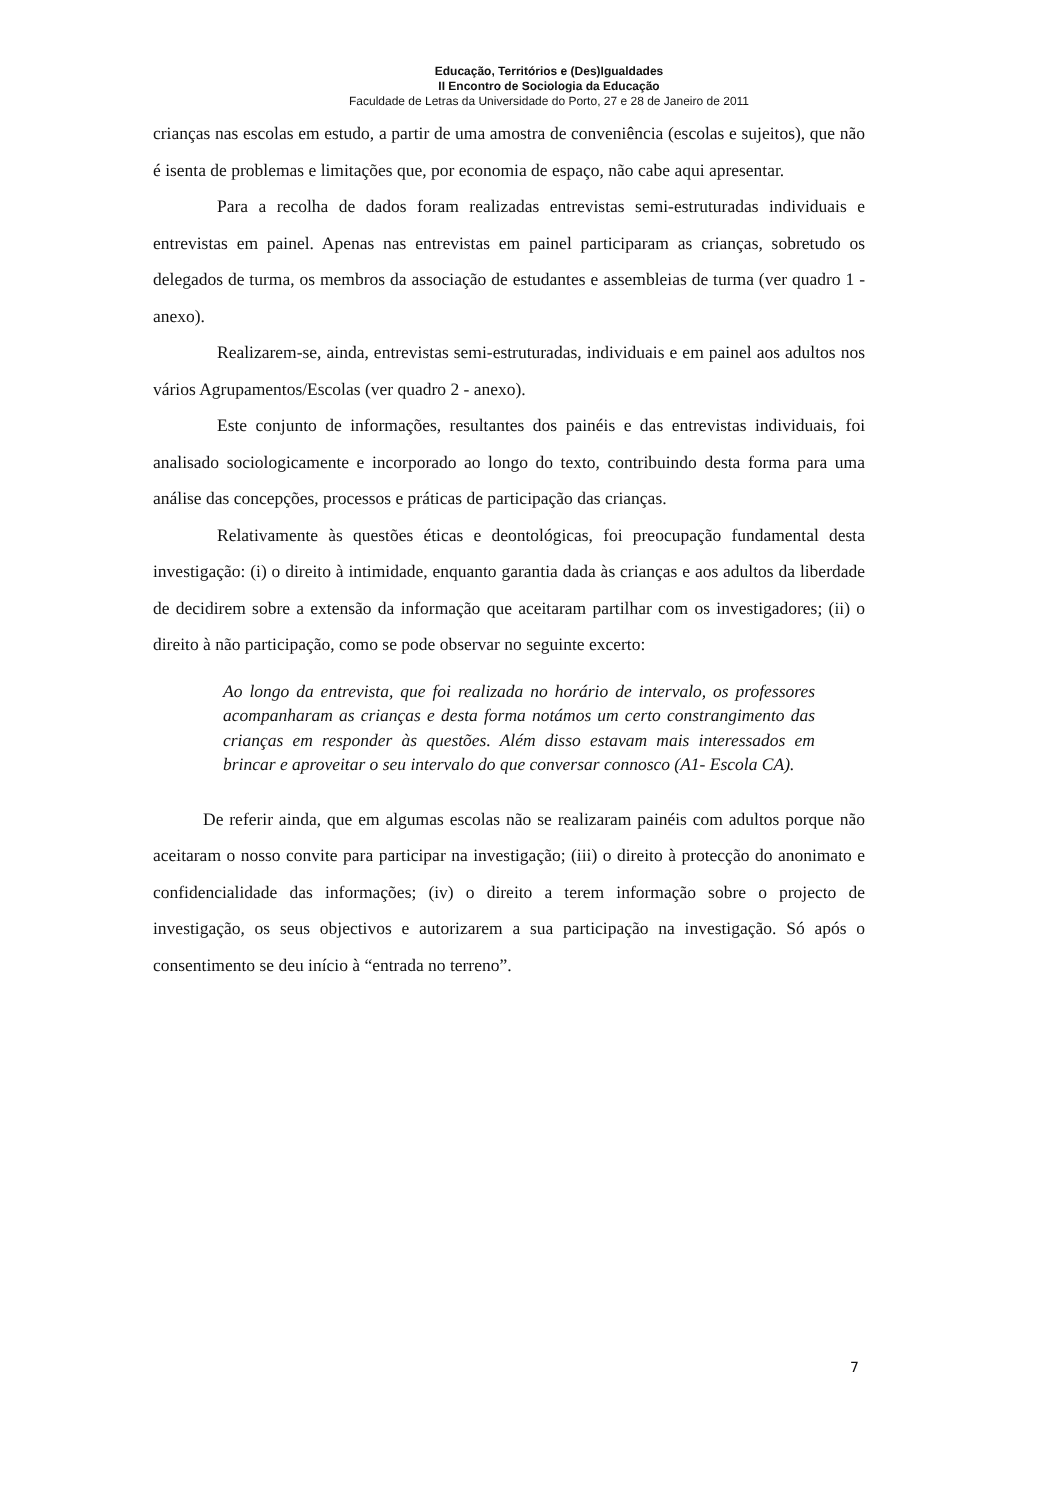Educação, Territórios e (Des)Igualdades
II Encontro de Sociologia da Educação
Faculdade de Letras da Universidade do Porto, 27 e 28 de Janeiro de 2011
crianças nas escolas em estudo, a partir de uma amostra de conveniência (escolas e sujeitos), que não é isenta de problemas e limitações que, por economia de espaço, não cabe aqui apresentar.
Para a recolha de dados foram realizadas entrevistas semi-estruturadas individuais e entrevistas em painel. Apenas nas entrevistas em painel participaram as crianças, sobretudo os delegados de turma, os membros da associação de estudantes e assembleias de turma (ver quadro 1 - anexo).
Realizarem-se, ainda, entrevistas semi-estruturadas, individuais e em painel aos adultos nos vários Agrupamentos/Escolas (ver quadro 2 - anexo).
Este conjunto de informações, resultantes dos painéis e das entrevistas individuais, foi analisado sociologicamente e incorporado ao longo do texto, contribuindo desta forma para uma análise das concepções, processos e práticas de participação das crianças.
Relativamente às questões éticas e deontológicas, foi preocupação fundamental desta investigação: (i) o direito à intimidade, enquanto garantia dada às crianças e aos adultos da liberdade de decidirem sobre a extensão da informação que aceitaram partilhar com os investigadores; (ii) o direito à não participação, como se pode observar no seguinte excerto:
Ao longo da entrevista, que foi realizada no horário de intervalo, os professores acompanharam as crianças e desta forma notámos um certo constrangimento das crianças em responder às questões. Além disso estavam mais interessados em brincar e aproveitar o seu intervalo do que conversar connosco (A1- Escola CA).
De referir ainda, que em algumas escolas não se realizaram painéis com adultos porque não aceitaram o nosso convite para participar na investigação; (iii) o direito à protecção do anonimato e confidencialidade das informações; (iv) o direito a terem informação sobre o projecto de investigação, os seus objectivos e autorizarem a sua participação na investigação. Só após o consentimento se deu início à “entrada no terreno”.
7